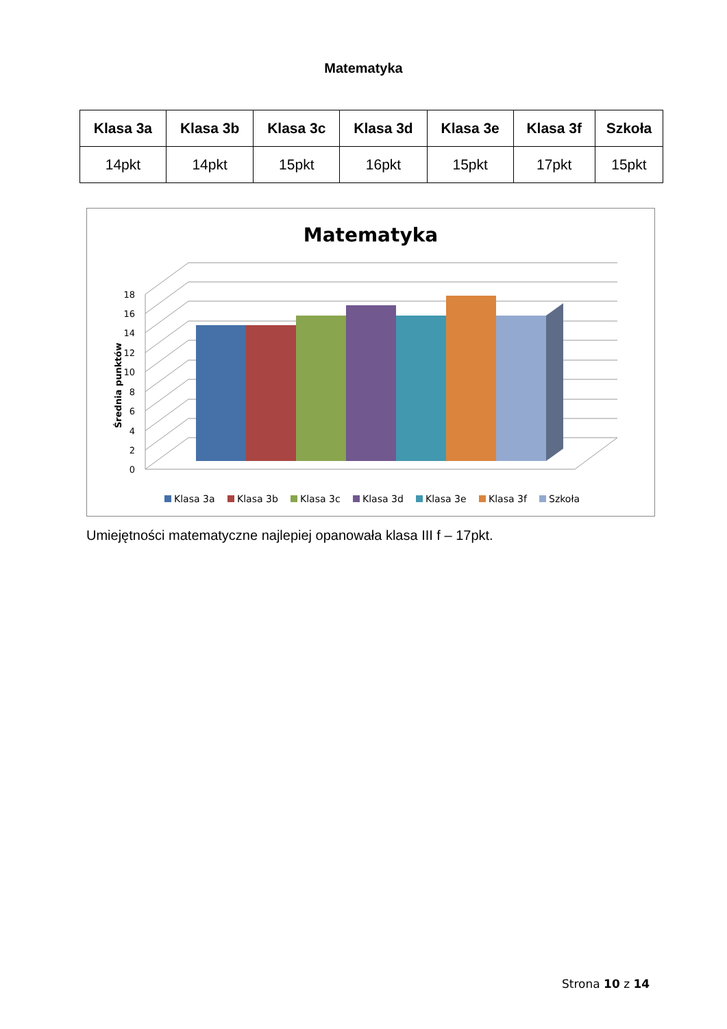Matematyka
| Klasa 3a | Klasa 3b | Klasa 3c | Klasa 3d | Klasa 3e | Klasa 3f | Szkoła |
| --- | --- | --- | --- | --- | --- | --- |
| 14pkt | 14pkt | 15pkt | 16pkt | 15pkt | 17pkt | 15pkt |
Matematyka
0
2
4
6
8
10
12
14
16
18
Średnia punktów
Klasa 3a
Klasa 3b
Klasa 3c
Klasa 3d
Klasa 3e
Klasa 3f
Szkoła
Umiejętności matematyczne najlepiej opanowała klasa III f – 17pkt.
Strona 10 z 14